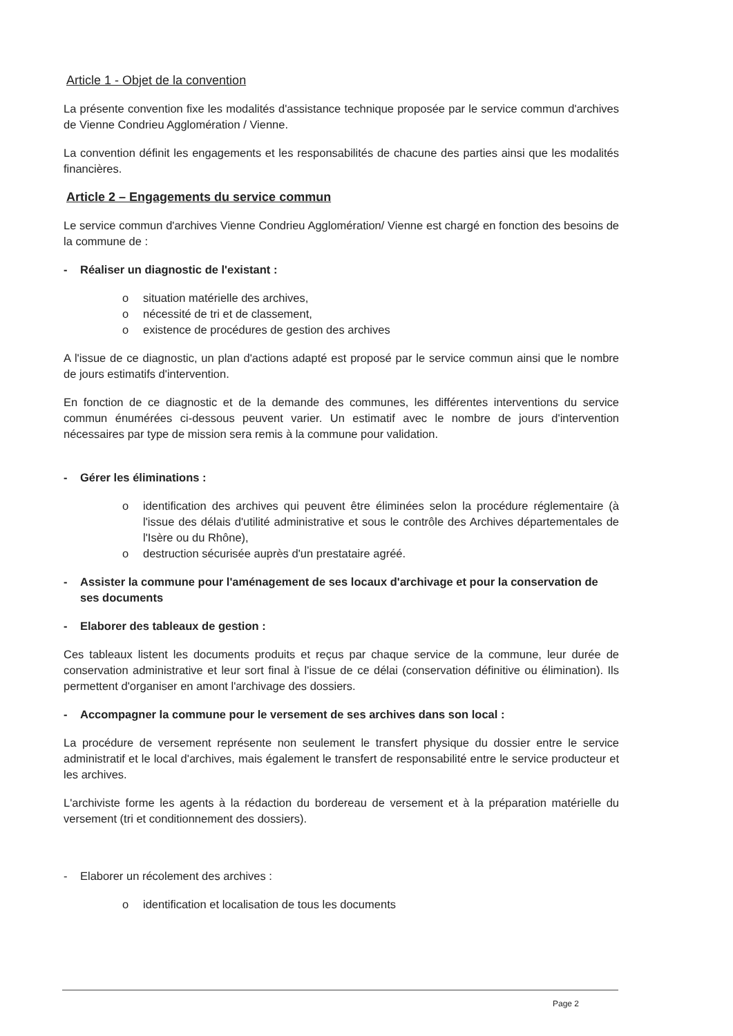Article 1 - Objet de la convention
La présente convention fixe les modalités d'assistance technique proposée par le service commun d'archives de Vienne Condrieu Agglomération / Vienne.
La convention définit les engagements et les responsabilités de chacune des parties ainsi que les modalités financières.
Article 2 – Engagements du service commun
Le service commun d'archives Vienne Condrieu Agglomération/ Vienne est chargé en fonction des besoins de la commune de :
- Réaliser un diagnostic de l'existant :
o situation matérielle des archives,
o nécessité de tri et de classement,
o existence de procédures de gestion des archives
A l'issue de ce diagnostic, un plan d'actions adapté est proposé par le service commun ainsi que le nombre de jours estimatifs d'intervention.
En fonction de ce diagnostic et de la demande des communes, les différentes interventions du service commun énumérées ci-dessous peuvent varier. Un estimatif avec le nombre de jours d'intervention nécessaires par type de mission sera remis à la commune pour validation.
- Gérer les éliminations :
o identification des archives qui peuvent être éliminées selon la procédure réglementaire (à l'issue des délais d'utilité administrative et sous le contrôle des Archives départementales de l'Isère ou du Rhône),
o destruction sécurisée auprès d'un prestataire agréé.
- Assister la commune pour l'aménagement de ses locaux d'archivage et pour la conservation de ses documents
- Elaborer des tableaux de gestion :
Ces tableaux listent les documents produits et reçus par chaque service de la commune, leur durée de conservation administrative et leur sort final à l'issue de ce délai (conservation définitive ou élimination). Ils permettent d'organiser en amont l'archivage des dossiers.
- Accompagner la commune pour le versement de ses archives dans son local :
La procédure de versement représente non seulement le transfert physique du dossier entre le service administratif et le local d'archives, mais également le transfert de responsabilité entre le service producteur et les archives.
L'archiviste forme les agents à la rédaction du bordereau de versement et à la préparation matérielle du versement (tri et conditionnement des dossiers).
- Elaborer un récolement des archives :
o identification et localisation de tous les documents
Page 2